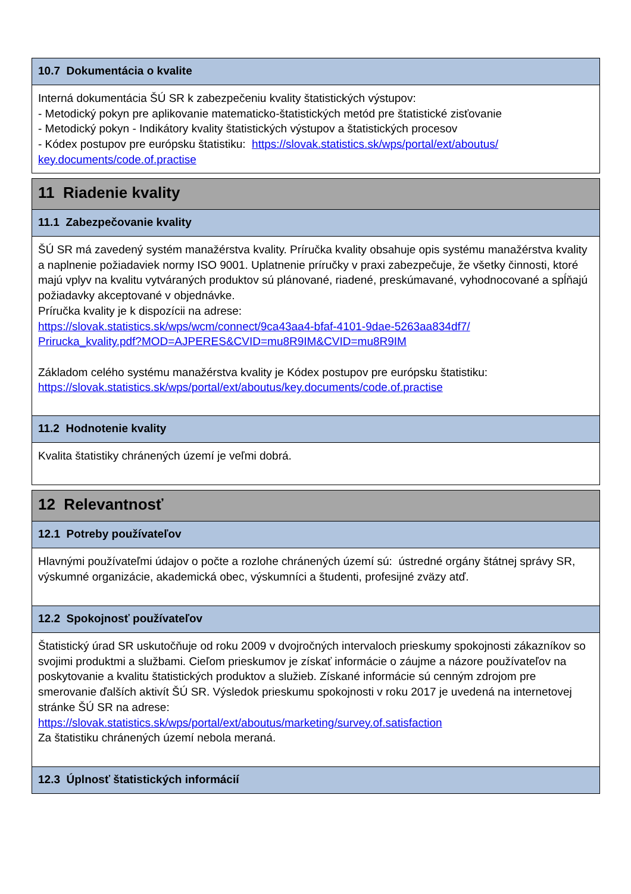10.7 Dokumentácia o kvalite
Interná dokumentácia ŠÚ SR k zabezpečeniu kvality štatistických výstupov:
- Metodický pokyn pre aplikovanie matematicko-štatistických metód pre štatistické zisťovanie
- Metodický pokyn - Indikátory kvality štatistických výstupov a štatistických procesov
- Kódex postupov pre európsku štatistiku: https://slovak.statistics.sk/wps/portal/ext/aboutus/
key.documents/code.of.practise
11 Riadenie kvality
11.1 Zabezpečovanie kvality
ŠÚ SR má zavedený systém manažérstva kvality. Príručka kvality obsahuje opis systému manažérstva kvality a naplnenie požiadaviek normy ISO 9001. Uplatnenie príručky v praxi zabezpečuje, že všetky činnosti, ktoré majú vplyv na kvalitu vytváraných produktov sú plánované, riadené, preskúmavané, vyhodnocované a spĺňajú požiadavky akceptované v objednávke.
Príručka kvality je k dispozícii na adrese:
https://slovak.statistics.sk/wps/wcm/connect/9ca43aa4-bfaf-4101-9dae-5263aa834df7/
Prirucka_kvality.pdf?MOD=AJPERES&CVID=mu8R9IM&CVID=mu8R9IM
Základom celého systému manažérstva kvality je Kódex postupov pre európsku štatistiku:
https://slovak.statistics.sk/wps/portal/ext/aboutus/key.documents/code.of.practise
11.2 Hodnotenie kvality
Kvalita štatistiky chránených území je veľmi dobrá.
12 Relevantnosť
12.1 Potreby používateľov
Hlavnými používateľmi údajov o počte a rozlohe chránených území sú: ústredné orgány štátnej správy SR, výskumné organizácie, akademická obec, výskumníci a študenti, profesijné zväzy atď.
12.2 Spokojnosť používateľov
Štatistický úrad SR uskutočňuje od roku 2009 v dvojročných intervaloch prieskumy spokojnosti zákazníkov so svojimi produktmi a službami. Cieľom prieskumov je získať informácie o záujme a názore používateľov na poskytovanie a kvalitu štatistických produktov a služieb. Získané informácie sú cenným zdrojom pre smerovanie ďalších aktivít ŠÚ SR. Výsledok prieskumu spokojnosti v roku 2017 je uvedená na internetovej stránke ŠÚ SR na adrese:
https://slovak.statistics.sk/wps/portal/ext/aboutus/marketing/survey.of.satisfaction
Za štatistiku chránených území nebola meraná.
12.3 Úplnosť štatistických informácií